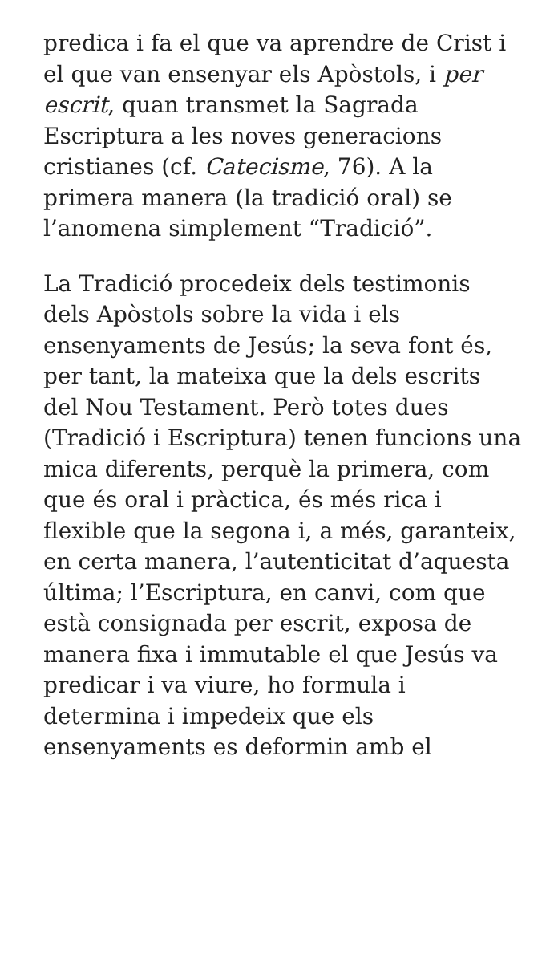predica i fa el que va aprendre de Crist i el que van ensenyar els Apòstols, i per escrit, quan transmet la Sagrada Escriptura a les noves generacions cristianes (cf. Catecisme, 76). A la primera manera (la tradició oral) se l’anomena simplement “Tradició”.
La Tradició procedeix dels testimonis dels Apòstols sobre la vida i els ensenyaments de Jesús; la seva font és, per tant, la mateixa que la dels escrits del Nou Testament. Però totes dues (Tradició i Escriptura) tenen funcions una mica diferents, perquè la primera, com que és oral i pràctica, és més rica i flexible que la segona i, a més, garanteix, en certa manera, l’autenticitat d’aquesta última; l’Escriptura, en canvi, com que està consignada per escrit, exposa de manera fixa i immutable el que Jesús va predicar i va viure, ho formula i determina i impedeix que els ensenyaments es deformin amb el